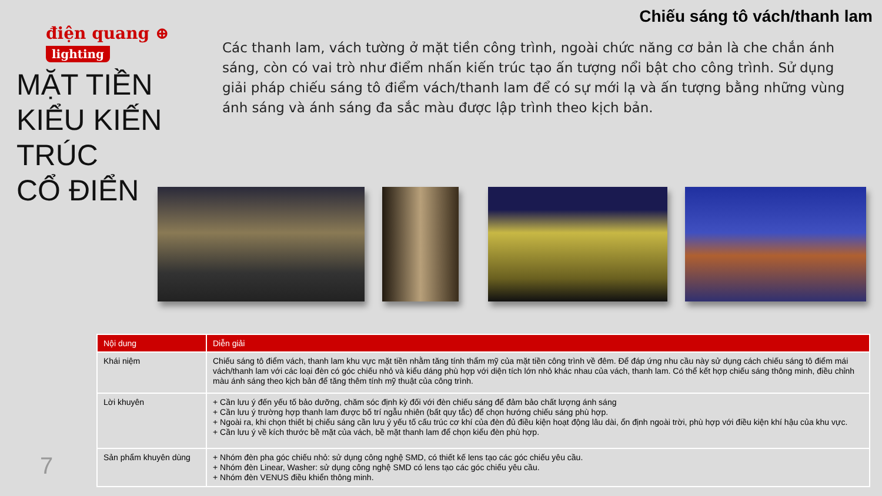điện quang ⊕
lighting
MẶT TIỀN
KIỂU KIẾN
TRÚC
CỔ ĐIỂN
Chiếu sáng tô vách/thanh lam
Các thanh lam, vách tường ở mặt tiền công trình, ngoài chức năng cơ bản là che chắn ánh sáng, còn có vai trò như điểm nhấn kiến trúc tạo ấn tượng nổi bật cho công trình. Sử dụng giải pháp chiếu sáng tô điểm vách/thanh lam để có sự mới lạ và ấn tượng bằng những vùng ánh sáng và ánh sáng đa sắc màu được lập trình theo kịch bản.
| Nội dung | Diễn giải |
| --- | --- |
| Khái niệm | Chiếu sáng tô điểm vách, thanh lam khu vực mặt tiền nhằm tăng tính thẩm mỹ của mặt tiền công trình về đêm. Để đáp ứng nhu cầu này sử dụng cách chiếu sáng tô điểm mái vách/thanh lam với các loại đèn có góc chiếu nhỏ và kiểu dáng phù hợp với diện tích lớn nhỏ khác nhau của vách, thanh lam. Có thể kết hợp chiếu sáng thông minh, điều chỉnh màu ánh sáng theo kịch bản để tăng thêm tính mỹ thuật của công trình. |
| Lời khuyên | + Cần lưu ý đến yếu tố bảo dưỡng, chăm sóc định kỳ đối với đèn chiếu sáng để đảm bảo chất lượng ánh sáng + Cần lưu ý trường hợp thanh lam được bố trí ngẫu nhiên (bất quy tắc) để chọn hướng chiếu sáng phù hợp. + Ngoài ra, khi chọn thiết bị chiếu sáng cần lưu ý yếu tố cấu trúc cơ khí của đèn đủ điều kiện hoạt động lâu dài, ổn định ngoài trời, phù hợp với điều kiện khí hậu của khu vực. + Cần lưu ý về kích thước bề mặt của vách, bề mặt thanh lam để chọn kiểu đèn phù hợp. |
| Sản phẩm khuyên dùng | + Nhóm đèn pha góc chiếu nhỏ: sử dụng công nghệ SMD, có thiết kế lens tạo các góc chiếu yêu cầu. + Nhóm đèn Linear, Washer: sử dụng công nghệ SMD có lens tạo các góc chiếu yêu cầu. + Nhóm đèn VENUS điều khiển thông minh. |
7